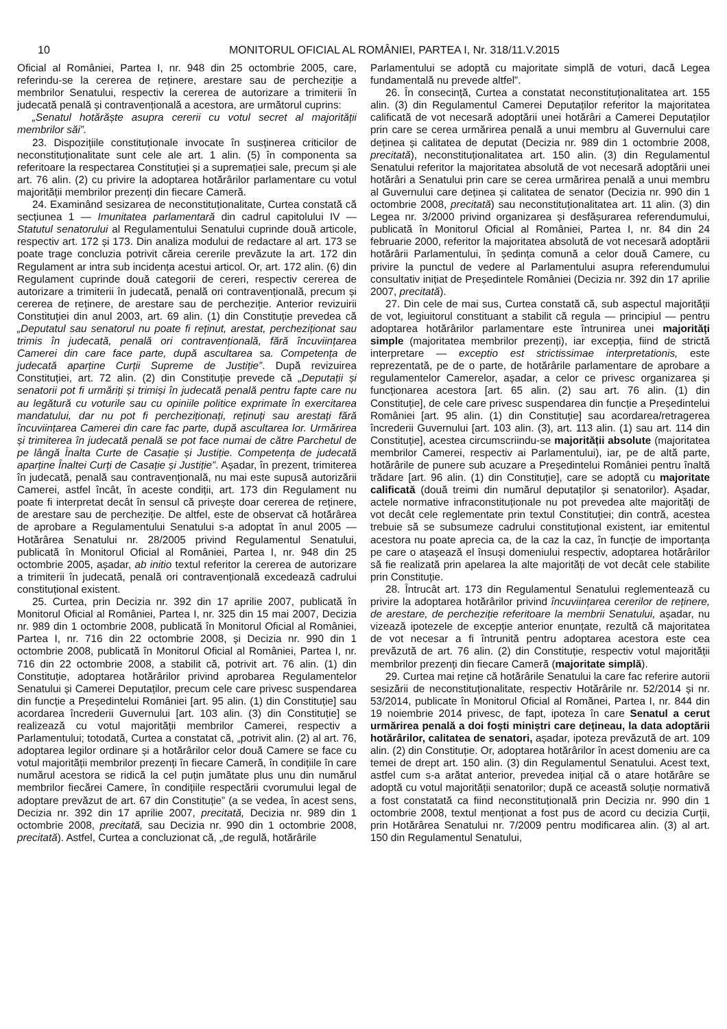10 MONITORUL OFICIAL AL ROMÂNIEI, PARTEA I, Nr. 318/11.V.2015
Oficial al României, Partea I, nr. 948 din 25 octombrie 2005, care, referindu-se la cererea de reținere, arestare sau de percheziție a membrilor Senatului, respectiv la cererea de autorizare a trimiterii în judecată penală și contravențională a acestora, are următorul cuprins:
„Senatul hotărăște asupra cererii cu votul secret al majorității membrilor săi”.
23. Dispozițiile constituționale invocate în susținerea criticilor de neconstituționalitate sunt cele ale art. 1 alin. (5) în componenta sa referitoare la respectarea Constituției și a supremației sale, precum și ale art. 76 alin. (2) cu privire la adoptarea hotărârilor parlamentare cu votul majorității membrilor prezenți din fiecare Cameră.
24. Examinând sesizarea de neconstituționalitate, Curtea constată că secțiunea 1 — Imunitatea parlamentară din cadrul capitolului IV — Statutul senatorului al Regulamentului Senatului cuprinde două articole, respectiv art. 172 și 173. Din analiza modului de redactare al art. 173 se poate trage concluzia potrivit căreia cererile prevăzute la art. 172 din Regulament ar intra sub incidența acestui articol. Or, art. 172 alin. (6) din Regulament cuprinde două categorii de cereri, respectiv cererea de autorizare a trimiterii în judecată, penală ori contravențională, precum și cererea de reținere, de arestare sau de percheziție. Anterior revizuirii Constituției din anul 2003, art. 69 alin. (1) din Constituție prevedea că „Deputatul sau senatorul nu poate fi reținut, arestat, percheziționat sau trimis în judecată, penală ori contravențională, fără încuviințarea Camerei din care face parte, după ascultarea sa. Competența de judecată aparține Curții Supreme de Justiție”. După revizuirea Constituției, art. 72 alin. (2) din Constituție prevede că „Deputații și senatorii pot fi urmăriți și trimiși în judecată penală pentru fapte care nu au legătură cu voturile sau cu opiniile politice exprimate în exercitarea mandatului, dar nu pot fi percheziționați, reținuți sau arestați fără încuviințarea Camerei din care fac parte, după ascultarea lor. Urmărirea și trimiterea în judecată penală se pot face numai de către Parchetul de pe lângă Înalta Curte de Casație și Justiție. Competența de judecată aparține Înaltei Curți de Casație și Justiție”. Așadar, în prezent, trimiterea în judecată, penală sau contravențională, nu mai este supusă autorizării Camerei, astfel încât, în aceste condiții, art. 173 din Regulament nu poate fi interpretat decât în sensul că privește doar cererea de reținere, de arestare sau de percheziție. De altfel, este de observat că hotărârea de aprobare a Regulamentului Senatului s-a adoptat în anul 2005 — Hotărârea Senatului nr. 28/2005 privind Regulamentul Senatului, publicată în Monitorul Oficial al României, Partea I, nr. 948 din 25 octombrie 2005, așadar, ab initio textul referitor la cererea de autorizare a trimiterii în judecată, penală ori contravențională excedează cadrului constituțional existent.
25. Curtea, prin Decizia nr. 392 din 17 aprilie 2007, publicată în Monitorul Oficial al României, Partea I, nr. 325 din 15 mai 2007, Decizia nr. 989 din 1 octombrie 2008, publicată în Monitorul Oficial al României, Partea I, nr. 716 din 22 octombrie 2008, și Decizia nr. 990 din 1 octombrie 2008, publicată în Monitorul Oficial al României, Partea I, nr. 716 din 22 octombrie 2008, a stabilit că, potrivit art. 76 alin. (1) din Constituție, adoptarea hotărârilor privind aprobarea Regulamentelor Senatului și Camerei Deputaților, precum cele care privesc suspendarea din funcție a Președintelui României [art. 95 alin. (1) din Constituție] sau acordarea încrederii Guvernului [art. 103 alin. (3) din Constituție] se realizează cu votul majorității membrilor Camerei, respectiv a Parlamentului; totodată, Curtea a constatat că, „potrivit alin. (2) al art. 76, adoptarea legilor ordinare și a hotărârilor celor două Camere se face cu votul majorității membrilor prezenți în fiecare Cameră, în condițiile în care numărul acestora se ridică la cel puțin jumătate plus unu din numărul membrilor fiecărei Camere, în condițiile respectării cvorumului legal de adoptare prevăzut de art. 67 din Constituție” (a se vedea, în acest sens, Decizia nr. 392 din 17 aprilie 2007, precitată, Decizia nr. 989 din 1 octombrie 2008, precitată, sau Decizia nr. 990 din 1 octombrie 2008, precitată). Astfel, Curtea a concluzionat că, „de regulă, hotărârile
Parlamentului se adoptă cu majoritate simplă de voturi, dacă Legea fundamentală nu prevede altfel”.
26. În consecință, Curtea a constatat neconstituționalitatea art. 155 alin. (3) din Regulamentul Camerei Deputaților referitor la majoritatea calificată de vot necesară adoptării unei hotărâri a Camerei Deputaților prin care se cerea urmărirea penală a unui membru al Guvernului care deținea și calitatea de deputat (Decizia nr. 989 din 1 octombrie 2008, precitată), neconstituționalitatea art. 150 alin. (3) din Regulamentul Senatului referitor la majoritatea absolută de vot necesară adoptării unei hotărâri a Senatului prin care se cerea urmărirea penală a unui membru al Guvernului care deținea și calitatea de senator (Decizia nr. 990 din 1 octombrie 2008, precitată) sau neconstituționalitatea art. 11 alin. (3) din Legea nr. 3/2000 privind organizarea și desfășurarea referendumului, publicată în Monitorul Oficial al României, Partea I, nr. 84 din 24 februarie 2000, referitor la majoritatea absolută de vot necesară adoptării hotărârii Parlamentului, în ședința comună a celor două Camere, cu privire la punctul de vedere al Parlamentului asupra referendumului consultativ inițiat de Președintele României (Decizia nr. 392 din 17 aprilie 2007, precitată).
27. Din cele de mai sus, Curtea constată că, sub aspectul majorității de vot, legiuitorul constituant a stabilit că regula — principiul — pentru adoptarea hotărârilor parlamentare este întrunirea unei majorități simple (majoritatea membrilor prezenți), iar excepția, fiind de strictă interpretare — exceptio est strictissimae interpretationis, este reprezentată, pe de o parte, de hotărârile parlamentare de aprobare a regulamentelor Camerelor, așadar, a celor ce privesc organizarea și funcționarea acestora [art. 65 alin. (2) sau art. 76 alin. (1) din Constituție], de cele care privesc suspendarea din funcție a Președintelui României [art. 95 alin. (1) din Constituție] sau acordarea/retragerea încrederii Guvernului [art. 103 alin. (3), art. 113 alin. (1) sau art. 114 din Constituție], acestea circumscriindu-se majorității absolute (majoritatea membrilor Camerei, respectiv ai Parlamentului), iar, pe de altă parte, hotărârile de punere sub acuzare a Președintelui României pentru înaltă trădare [art. 96 alin. (1) din Constituție], care se adoptă cu majoritate calificată (două treimi din numărul deputaților și senatorilor). Așadar, actele normative infraconstituționale nu pot prevedea alte majorități de vot decât cele reglementate prin textul Constituției; din contră, acestea trebuie să se subsumeze cadrului constituțional existent, iar emitentul acestora nu poate aprecia ca, de la caz la caz, în funcție de importanța pe care o atașează el însuși domeniului respectiv, adoptarea hotărârilor să fie realizată prin apelarea la alte majorități de vot decât cele stabilite prin Constituție.
28. Întrucât art. 173 din Regulamentul Senatului reglementează cu privire la adoptarea hotărârilor privind încuviințarea cererilor de reținere, de arestare, de percheziție referitoare la membrii Senatului, așadar, nu vizează ipotezele de excepție anterior enunțate, rezultă că majoritatea de vot necesar a fi întrunită pentru adoptarea acestora este cea prevăzută de art. 76 alin. (2) din Constituție, respectiv votul majorității membrilor prezenți din fiecare Cameră (majoritate simplă).
29. Curtea mai reține că hotărârile Senatului la care fac referire autorii sesizării de neconstituționalitate, respectiv Hotărârile nr. 52/2014 și nr. 53/2014, publicate în Monitorul Oficial al Romănei, Partea I, nr. 844 din 19 noiembrie 2014 privesc, de fapt, ipoteza în care Senatul a cerut urmărirea penală a doi foști miniștri care dețineau, la data adoptării hotărârilor, calitatea de senatori, așadar, ipoteza prevăzută de art. 109 alin. (2) din Constituție. Or, adoptarea hotărârilor în acest domeniu are ca temei de drept art. 150 alin. (3) din Regulamentul Senatului. Acest text, astfel cum s-a arătat anterior, prevedea inițial că o atare hotărâre se adoptă cu votul majorității senatorilor; după ce această soluție normativă a fost constatată ca fiind neconstituțională prin Decizia nr. 990 din 1 octombrie 2008, textul menționat a fost pus de acord cu decizia Curții, prin Hotărârea Senatului nr. 7/2009 pentru modificarea alin. (3) al art. 150 din Regulamentul Senatului,